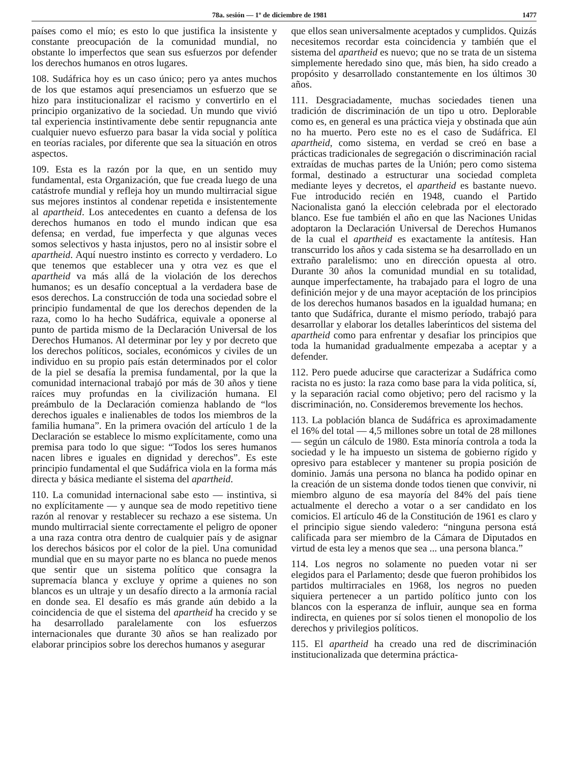78a. sesión — 1º de diciembre de 1981 1477
países como el mío; es esto lo que justifica la insistente y constante preocupación de la comunidad mundial, no obstante lo imperfectos que sean sus esfuerzos por defender los derechos humanos en otros lugares.
108. Sudáfrica hoy es un caso único; pero ya antes muchos de los que estamos aquí presenciamos un esfuerzo que se hizo para institucionalizar el racismo y convertirlo en el principio organizativo de la sociedad. Un mundo que vivió tal experiencia instintivamente debe sentir repugnancia ante cualquier nuevo esfuerzo para basar la vida social y política en teorías raciales, por diferente que sea la situación en otros aspectos.
109. Esta es la razón por la que, en un sentido muy fundamental, esta Organización, que fue creada luego de una catástrofe mundial y refleja hoy un mundo multirracial sigue sus mejores instintos al condenar repetida e insistentemente al apartheid. Los antecedentes en cuanto a defensa de los derechos humanos en todo el mundo indican que esa defensa; en verdad, fue imperfecta y que algunas veces somos selectivos y hasta injustos, pero no al insistir sobre el apartheid. Aquí nuestro instinto es correcto y verdadero. Lo que tenemos que establecer una y otra vez es que el apartheid va más allá de la violación de los derechos humanos; es un desafío conceptual a la verdadera base de esos derechos. La construcción de toda una sociedad sobre el principio fundamental de que los derechos dependen de la raza, como lo ha hecho Sudáfrica, equivale a oponerse al punto de partida mismo de la Declaración Universal de los Derechos Humanos. Al determinar por ley y por decreto que los derechos políticos, sociales, económicos y civiles de un individuo en su propio país están determinados por el color de la piel se desafía la premisa fundamental, por la que la comunidad internacional trabajó por más de 30 años y tiene raíces muy profundas en la civilización humana. El preámbulo de la Declaración comienza hablando de “los derechos iguales e inalienables de todos los miembros de la familia humana”. En la primera ovación del artículo 1 de la Declaración se establece lo mismo explícitamente, como una premisa para todo lo que sigue: “Todos los seres humanos nacen libres e iguales en dignidad y derechos”. Es este principio fundamental el que Sudáfrica viola en la forma más directa y básica mediante el sistema del apartheid.
110. La comunidad internacional sabe esto — instintiva, si no explícitamente — y aunque sea de modo repetitivo tiene razón al renovar y restablecer su rechazo a ese sistema. Un mundo multirracial siente correctamente el peligro de oponer a una raza contra otra dentro de cualquier país y de asignar los derechos básicos por el color de la piel. Una comunidad mundial que en su mayor parte no es blanca no puede menos que sentir que un sistema político que consagra la supremacía blanca y excluye y oprime a quienes no son blancos es un ultraje y un desafío directo a la armonía racial en donde sea. El desafío es más grande aún debido a la coincidencia de que el sistema del apartheid ha crecido y se ha desarrollado paralelamente con los esfuerzos internacionales que durante 30 años se han realizado por elaborar principios sobre los derechos humanos y asegurar
que ellos sean universalmente aceptados y cumplidos. Quizás necesitemos recordar esta coincidencia y también que el sistema del apartheid es nuevo; que no se trata de un sistema simplemente heredado sino que, más bien, ha sido creado a propósito y desarrollado constantemente en los últimos 30 años.
111. Desgraciadamente, muchas sociedades tienen una tradición de discriminación de un tipo u otro. Deplorable como es, en general es una práctica vieja y obstinada que aún no ha muerto. Pero este no es el caso de Sudáfrica. El apartheid, como sistema, en verdad se creó en base a prácticas tradicionales de segregación o discriminación racial extraídas de muchas partes de la Unión; pero como sistema formal, destinado a estructurar una sociedad completa mediante leyes y decretos, el apartheid es bastante nuevo. Fue introducido recién en 1948, cuando el Partido Nacionalista ganó la elección celebrada por el electorado blanco. Ese fue también el año en que las Naciones Unidas adoptaron la Declaración Universal de Derechos Humanos de la cual el apartheid es exactamente la antítesis. Han transcurrido los años y cada sistema se ha desarrollado en un extraño paralelismo: uno en dirección opuesta al otro. Durante 30 años la comunidad mundial en su totalidad, aunque imperfectamente, ha trabajado para el logro de una definición mejor y de una mayor aceptación de los principios de los derechos humanos basados en la igualdad humana; en tanto que Sudáfrica, durante el mismo período, trabajó para desarrollar y elaborar los detalles laberínticos del sistema del apartheid como para enfrentar y desafiar los principios que toda la humanidad gradualmente empezaba a aceptar y a defender.
112. Pero puede aducirse que caracterizar a Sudáfrica como racista no es justo: la raza como base para la vida política, sí, y la separación racial como objetivo; pero del racismo y la discriminación, no. Consideremos brevemente los hechos.
113. La población blanca de Sudáfrica es aproximadamente el 16% del total — 4,5 millones sobre un total de 28 millones — según un cálculo de 1980. Esta minoría controla a toda la sociedad y le ha impuesto un sistema de gobierno rígido y opresivo para establecer y mantener su propia posición de dominio. Jamás una persona no blanca ha podido opinar en la creación de un sistema donde todos tienen que convivir, ni miembro alguno de esa mayoría del 84% del país tiene actualmente el derecho a votar o a ser candidato en los comicios. El artículo 46 de la Constitución de 1961 es claro y el principio sigue siendo valedero: “ninguna persona está calificada para ser miembro de la Cámara de Diputados en virtud de esta ley a menos que sea ... una persona blanca.”
114. Los negros no solamente no pueden votar ni ser elegidos para el Parlamento; desde que fueron prohibidos los partidos multirraciales en 1968, los negros no pueden siquiera pertenecer a un partido político junto con los blancos con la esperanza de influir, aunque sea en forma indirecta, en quienes por sí solos tienen el monopolio de los derechos y privilegios políticos.
115. El apartheid ha creado una red de discriminación institucionalizada que determina práctica-